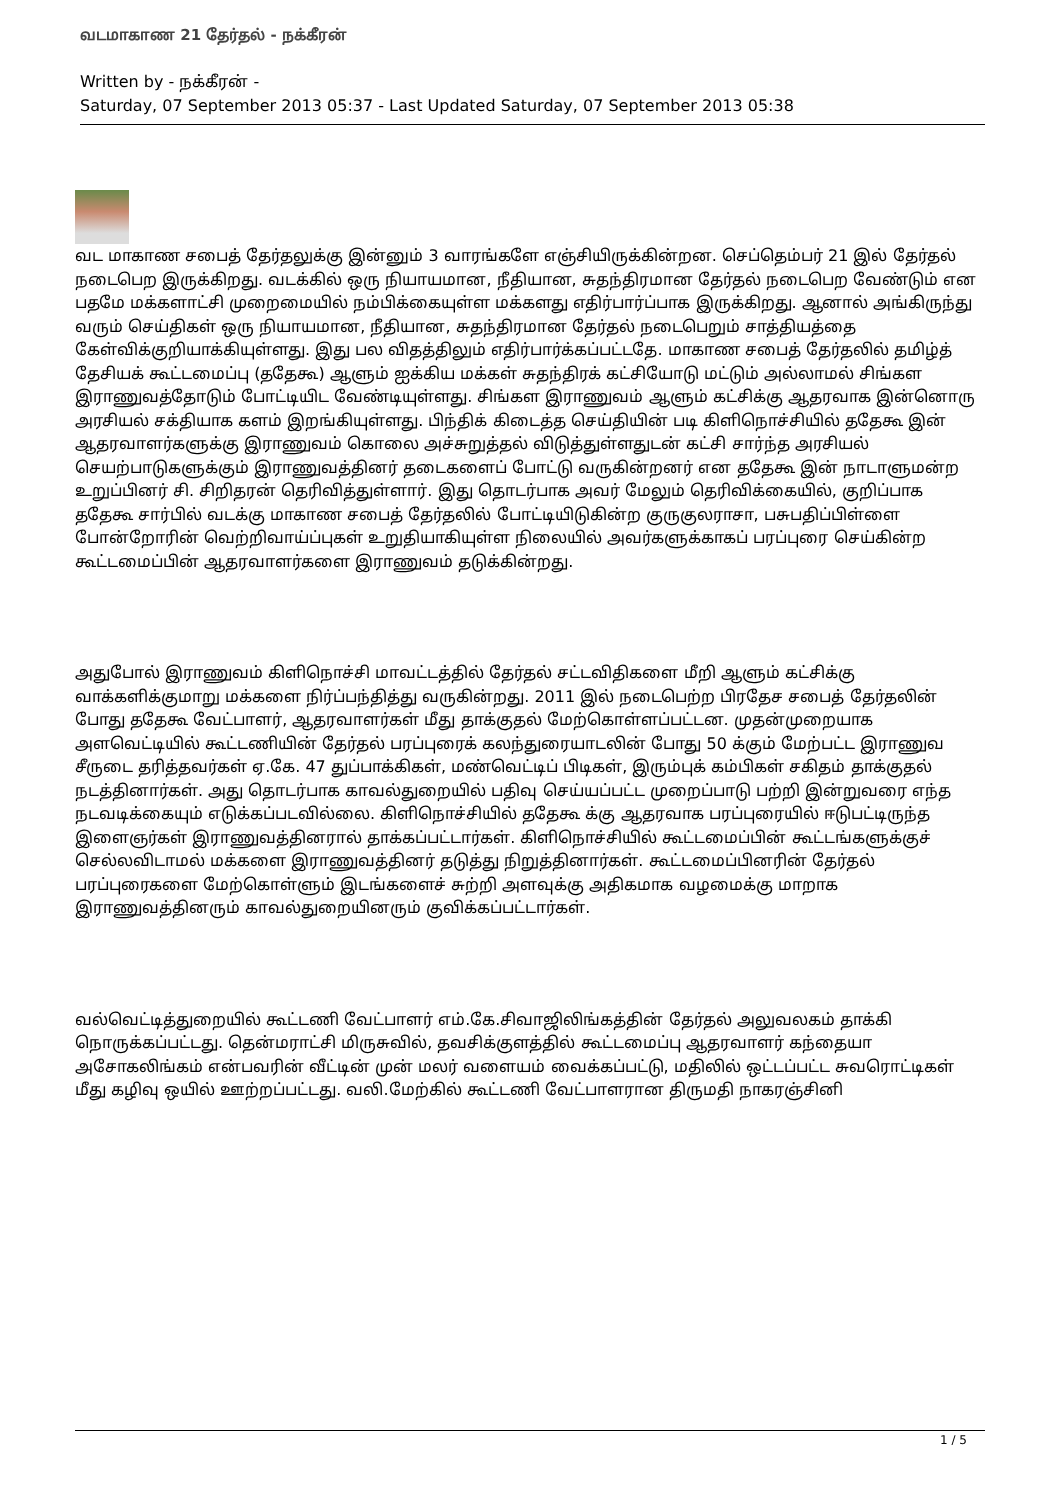வடமாகாண 21 தேர்தல் - நக்கீரன்
Written by - நக்கீரன் -
Saturday, 07 September 2013 05:37 - Last Updated Saturday, 07 September 2013 05:38
வட மாகாண சபைத் தேர்தலுக்கு இன்னும் 3 வாரங்களே எஞ்சியிருக்கின்றன. செப்தெம்பர் 21 இல் தேர்தல் நடைபெற இருக்கிறது. வடக்கில் ஒரு நியாயமான, நீதியான, சுதந்திரமான தேர்தல் நடைபெற வேண்டும் என பதமே மக்களாட்சி முறைமையில் நம்பிக்கையுள்ள மக்களது எதிர்பார்ப்பாக இருக்கிறது. ஆனால் அங்கிருந்து வரும் செய்திகள் ஒரு நியாயமான, நீதியான, சுதந்திரமான தேர்தல் நடைபெறும் சாத்தியத்தை கேள்விக்குறியாக்கியுள்ளது. இது பல விதத்திலும் எதிர்பார்க்கப்பட்டதே. மாகாண சபைத் தேர்தலில் தமிழ்த் தேசியக் கூட்டமைப்பு (ததேகூ) ஆளும் ஐக்கிய மக்கள் சுதந்திரக் கட்சியோடு மட்டும் அல்லாமல் சிங்கள இராணுவத்தோடும் போட்டியிட வேண்டியுள்ளது. சிங்கள இராணுவம் ஆளும் கட்சிக்கு ஆதரவாக இன்னொரு அரசியல் சக்தியாக களம் இறங்கியுள்ளது. பிந்திக் கிடைத்த செய்தியின் படி கிளிநொச்சியில் ததேகூ இன் ஆதரவாளர்களுக்கு இராணுவம் கொலை அச்சுறுத்தல் விடுத்துள்ளதுடன் கட்சி சார்ந்த அரசியல் செயற்பாடுகளுக்கும் இராணுவத்தினர் தடைகளைப் போட்டு வருகின்றனர் என ததேகூ இன் நாடாளுமன்ற உறுப்பினர் சி. சிறிதரன் தெரிவித்துள்ளார். இது தொடர்பாக அவர் மேலும் தெரிவிக்கையில், குறிப்பாக ததேகூ சார்பில் வடக்கு மாகாண சபைத் தேர்தலில் போட்டியிடுகின்ற குருகுலராசா, பசுபதிப்பிள்ளை போன்றோரின் வெற்றிவாய்ப்புகள் உறுதியாகியுள்ள நிலையில் அவர்களுக்காகப் பரப்புரை செய்கின்ற கூட்டமைப்பின் ஆதரவாளர்களை இராணுவம் தடுக்கின்றது.
அதுபோல் இராணுவம் கிளிநொச்சி மாவட்டத்தில் தேர்தல் சட்டவிதிகளை மீறி ஆளும் கட்சிக்கு வாக்களிக்குமாறு மக்களை நிர்ப்பந்தித்து வருகின்றது. 2011 இல் நடைபெற்ற பிரதேச சபைத் தேர்தலின் போது ததேகூ வேட்பாளர், ஆதரவாளர்கள் மீது தாக்குதல் மேற்கொள்ளப்பட்டன. முதன்முறையாக அளவெட்டியில் கூட்டணியின் தேர்தல் பரப்புரைக் கலந்துரையாடலின் போது 50 க்கும் மேற்பட்ட இராணுவ சீருடை தரித்தவர்கள் ஏ.கே. 47 துப்பாக்கிகள், மண்வெட்டிப் பிடிகள், இரும்புக் கம்பிகள் சகிதம் தாக்குதல் நடத்தினார்கள். அது தொடர்பாக காவல்துறையில் பதிவு செய்யப்பட்ட முறைப்பாடு பற்றி இன்றுவரை எந்த நடவடிக்கையும் எடுக்கப்படவில்லை. கிளிநொச்சியில் ததேகூ க்கு ஆதரவாக பரப்புரையில் ஈடுபட்டிருந்த இளைஞர்கள் இராணுவத்தினரால் தாக்கப்பட்டார்கள். கிளிநொச்சியில் கூட்டமைப்பின் கூட்டங்களுக்குச் செல்லவிடாமல் மக்களை இராணுவத்தினர் தடுத்து நிறுத்தினார்கள். கூட்டமைப்பினரின் தேர்தல் பரப்புரைகளை மேற்கொள்ளும் இடங்களைச் சுற்றி அளவுக்கு அதிகமாக வழமைக்கு மாறாக இராணுவத்தினரும் காவல்துறையினரும் குவிக்கப்பட்டார்கள்.
வல்வெட்டித்துறையில் கூட்டணி வேட்பாளர் எம்.கே.சிவாஜிலிங்கத்தின் தேர்தல் அலுவலகம் தாக்கி நொருக்கப்பட்டது. தென்மராட்சி மிருசுவில், தவசிக்குளத்தில் கூட்டமைப்பு ஆதரவாளர் கந்தையா அசோகலிங்கம் என்பவரின் வீட்டின் முன் மலர் வளையம் வைக்கப்பட்டு, மதிலில் ஒட்டப்பட்ட சுவரொட்டிகள் மீது கழிவு ஒயில் ஊற்றப்பட்டது. வலி.மேற்கில் கூட்டணி வேட்பாளரான திருமதி நாகரஞ்சினி
1 / 5